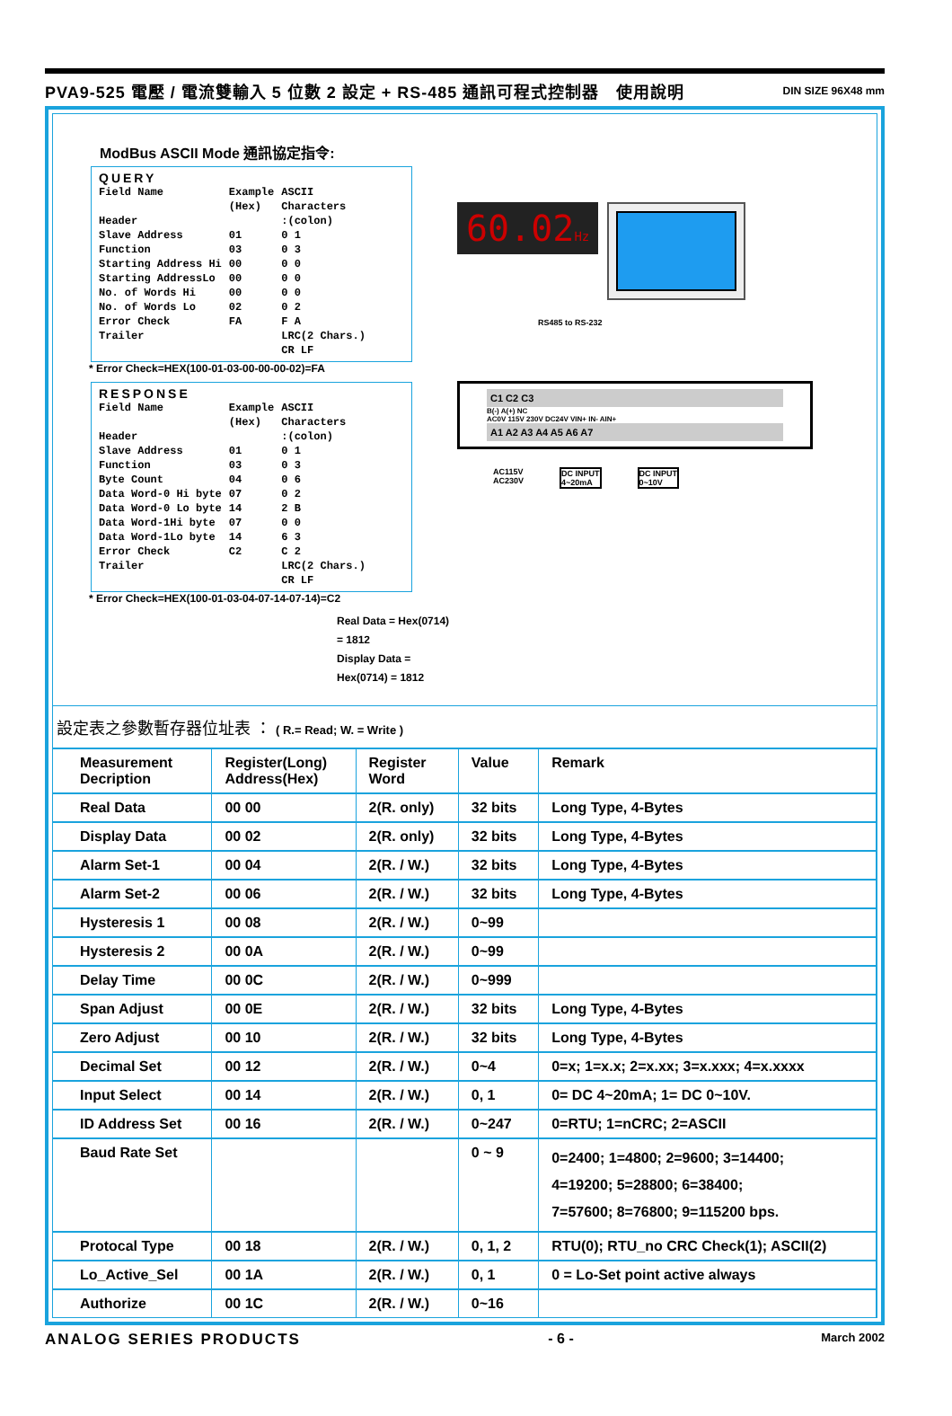PVA9-525 電壓 / 電流雙輸入 5 位數 2 設定 + RS-485 通訊可程式控制器　使用說明 DIN SIZE 96X48 mm
ModBus ASCII Mode 通訊協定指令:
QUERY
| Field Name | Example (Hex) | ASCII Characters |
| Header | | :(colon) |
| Slave Address | 01 | 0 1 |
| Function | 03 | 0 3 |
| Starting Address Hi | 00 | 0 0 |
| Starting AddressLo | 00 | 0 0 |
| No. of Words Hi | 00 | 0 0 |
| No. of Words Lo | 02 | 0 2 |
| Error Check | FA | F A |
| Trailer | | LRC(2 Chars.) CR LF |
* Error Check=HEX(100-01-03-00-00-00-02)=FA
RESPONSE
| Field Name | Example (Hex) | ASCII Characters |
| Header | | :(colon) |
| Slave Address | 01 | 0 1 |
| Function | 03 | 0 3 |
| Byte Count | 04 | 0 6 |
| Data Word-0 Hi byte | 07 | 0 2 |
| Data Word-0 Lo byte | 14 | 2 B |
| Data Word-1Hi byte | 07 | 0 0 |
| Data Word-1Lo byte | 14 | 6 3 |
| Error Check | C2 | C 2 |
| Trailer | | LRC(2 Chars.) CR LF |
* Error Check=HEX(100-01-03-04-07-14-07-14)=C2
Real Data = Hex(0714) = 1812
Display Data = Hex(0714) = 1812
60.02Hz
RS485 to RS-232
C1 C2 C3
B(-) A(+) NC
AC0V 115V 230V DC24V VIN+ IN- AIN+
A1 A2 A3 A4 A5 A6 A7
AC115V
AC230V DC INPUT
4~20mA DC INPUT
0~10V
設定表之參數暫存器位址表 ： ( R.= Read; W. = Write )
| Measurement Decription | Register(Long) Address(Hex) | Register Word | Value | Remark |
| --- | --- | --- | --- | --- |
| Real Data | 00 00 | 2(R. only) | 32 bits | Long Type, 4-Bytes |
| Display Data | 00 02 | 2(R. only) | 32 bits | Long Type, 4-Bytes |
| Alarm Set-1 | 00 04 | 2(R. / W.) | 32 bits | Long Type, 4-Bytes |
| Alarm Set-2 | 00 06 | 2(R. / W.) | 32 bits | Long Type, 4-Bytes |
| Hysteresis 1 | 00 08 | 2(R. / W.) | 0~99 | |
| Hysteresis 2 | 00 0A | 2(R. / W.) | 0~99 | |
| Delay Time | 00 0C | 2(R. / W.) | 0~999 | |
| Span Adjust | 00 0E | 2(R. / W.) | 32 bits | Long Type, 4-Bytes |
| Zero Adjust | 00 10 | 2(R. / W.) | 32 bits | Long Type, 4-Bytes |
| Decimal Set | 00 12 | 2(R. / W.) | 0~4 | 0=x; 1=x.x; 2=x.xx; 3=x.xxx; 4=x.xxxx |
| Input Select | 00 14 | 2(R. / W.) | 0, 1 | 0= DC 4~20mA; 1= DC 0~10V. |
| ID Address Set | 00 16 | 2(R. / W.) | 0~247 | 0=RTU; 1=nCRC; 2=ASCII |
| Baud Rate Set | | | 0 ~ 9 | 0=2400; 1=4800; 2=9600; 3=14400; 4=19200; 5=28800; 6=38400; 7=57600; 8=76800; 9=115200 bps. |
| Protocal Type | 00 18 | 2(R. / W.) | 0, 1, 2 | RTU(0); RTU_no CRC Check(1); ASCII(2) |
| Lo_Active_Sel | 00 1A | 2(R. / W.) | 0, 1 | 0 = Lo-Set point active always |
| Authorize | 00 1C | 2(R. / W.) | 0~16 | |
ANALOG SERIES PRODUCTS - 6 - March 2002